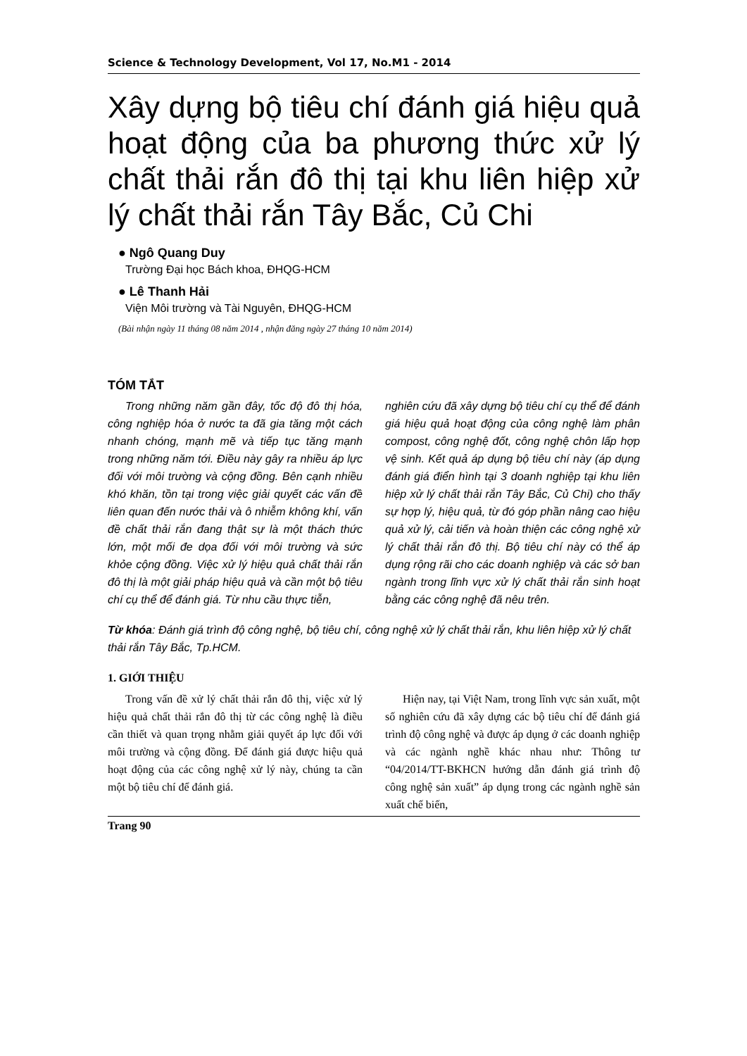Science & Technology Development, Vol 17, No.M1 - 2014
Xây dựng bộ tiêu chí đánh giá hiệu quả hoạt động của ba phương thức xử lý chất thải rắn đô thị tại khu liên hiệp xử lý chất thải rắn Tây Bắc, Củ Chi
● Ngô Quang Duy
Trường Đại học Bách khoa, ĐHQG-HCM
● Lê Thanh Hải
Viện Môi trường và Tài Nguyên, ĐHQG-HCM
(Bài nhận ngày 11 tháng 08 năm 2014 , nhận đăng ngày 27 tháng 10 năm 2014)
TÓM TẮT
Trong những năm gần đây, tốc độ đô thị hóa, công nghiệp hóa ở nước ta đã gia tăng một cách nhanh chóng, mạnh mẽ và tiếp tục tăng mạnh trong những năm tới. Điều này gây ra nhiều áp lực đối với môi trường và cộng đồng. Bên cạnh nhiều khó khăn, tồn tại trong việc giải quyết các vấn đề liên quan đến nước thải và ô nhiễm không khí, vấn đề chất thải rắn đang thật sự là một thách thức lớn, một mối đe dọa đối với môi trường và sức khỏe cộng đồng. Việc xử lý hiệu quả chất thải rắn đô thị là một giải pháp hiệu quả và cần một bộ tiêu chí cụ thể để đánh giá. Từ nhu cầu thực tiễn,
nghiên cứu đã xây dựng bộ tiêu chí cụ thể để đánh giá hiệu quả hoạt động của công nghệ làm phân compost, công nghệ đốt, công nghệ chôn lấp hợp vệ sinh. Kết quả áp dụng bộ tiêu chí này (áp dụng đánh giá điển hình tại 3 doanh nghiệp tại khu liên hiệp xử lý chất thải rắn Tây Bắc, Củ Chi) cho thấy sự hợp lý, hiệu quả, từ đó góp phần nâng cao hiệu quả xử lý, cải tiến và hoàn thiện các công nghệ xử lý chất thải rắn đô thị. Bộ tiêu chí này có thể áp dụng rộng rãi cho các doanh nghiệp và các sở ban ngành trong lĩnh vực xử lý chất thải rắn sinh hoạt bằng các công nghệ đã nêu trên.
Từ khóa: Đánh giá trình độ công nghệ, bộ tiêu chí, công nghệ xử lý chất thải rắn, khu liên hiệp xử lý chất thải rắn Tây Bắc, Tp.HCM.
1. GIỚI THIỆU
Trong vấn đề xử lý chất thải rắn đô thị, việc xử lý hiệu quả chất thải rắn đô thị từ các công nghệ là điều cần thiết và quan trọng nhằm giải quyết áp lực đối với môi trường và cộng đồng. Để đánh giá được hiệu quả hoạt động của các công nghệ xử lý này, chúng ta cần một bộ tiêu chí để đánh giá.
Hiện nay, tại Việt Nam, trong lĩnh vực sản xuất, một số nghiên cứu đã xây dựng các bộ tiêu chí để đánh giá trình độ công nghệ và được áp dụng ở các doanh nghiệp và các ngành nghề khác nhau như: Thông tư “04/2014/TT-BKHCN hướng dẫn đánh giá trình độ công nghệ sản xuất” áp dụng trong các ngành nghề sản xuất chế biến,
Trang 90